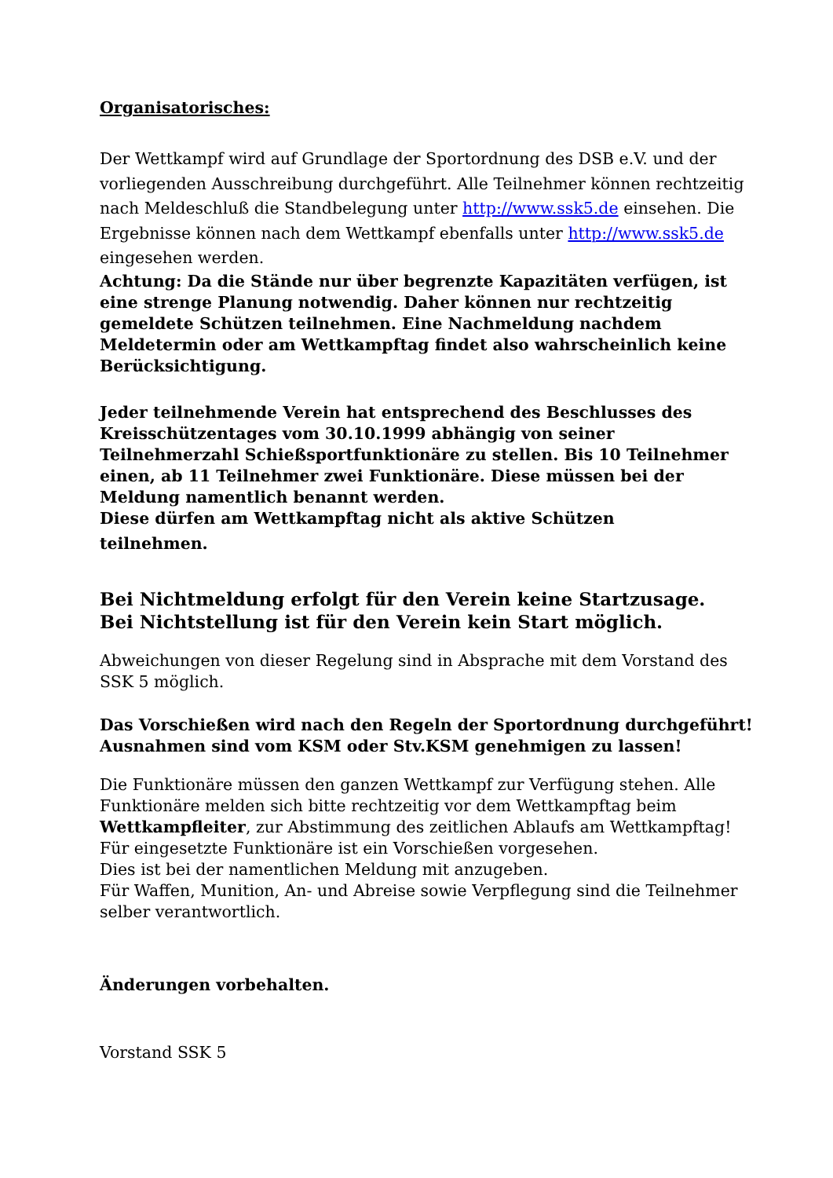Organisatorisches:
Der Wettkampf wird auf Grundlage der Sportordnung des DSB e.V. und der vorliegenden Ausschreibung durchgeführt. Alle Teilnehmer können rechtzeitig nach Meldeschluß die Standbelegung unter http://www.ssk5.de einsehen. Die Ergebnisse können nach dem Wettkampf ebenfalls unter http://www.ssk5.de eingesehen werden.
Achtung: Da die Stände nur über begrenzte Kapazitäten verfügen, ist eine strenge Planung notwendig. Daher können nur rechtzeitig gemeldete Schützen teilnehmen. Eine Nachmeldung nachdem Meldetermin oder am Wettkampftag findet also wahrscheinlich keine Berücksichtigung.
Jeder teilnehmende Verein hat entsprechend des Beschlusses des Kreisschützentages vom 30.10.1999 abhängig von seiner Teilnehmerzahl Schießsportfunktionäre zu stellen. Bis 10 Teilnehmer einen, ab 11 Teilnehmer zwei Funktionäre. Diese müssen bei der Meldung namentlich benannt werden.
Diese dürfen am Wettkampftag nicht als aktive Schützen
teilnehmen.
Bei Nichtmeldung erfolgt für den Verein keine Startzusage.
Bei Nichtstellung ist für den Verein kein Start möglich.
Abweichungen von dieser Regelung sind in Absprache mit dem Vorstand des SSK 5 möglich.
Das Vorschießen wird nach den Regeln der Sportordnung durchgeführt!
Ausnahmen sind vom KSM oder Stv.KSM genehmigen zu lassen!
Die Funktionäre müssen den ganzen Wettkampf zur Verfügung stehen. Alle Funktionäre melden sich bitte rechtzeitig vor dem Wettkampftag beim Wettkampfleiter, zur Abstimmung des zeitlichen Ablaufs am Wettkampftag!
Für eingesetzte Funktionäre ist ein Vorschießen vorgesehen.
Dies ist bei der namentlichen Meldung mit anzugeben.
Für Waffen, Munition, An- und Abreise sowie Verpflegung sind die Teilnehmer selber verantwortlich.
Änderungen vorbehalten.
Vorstand SSK 5